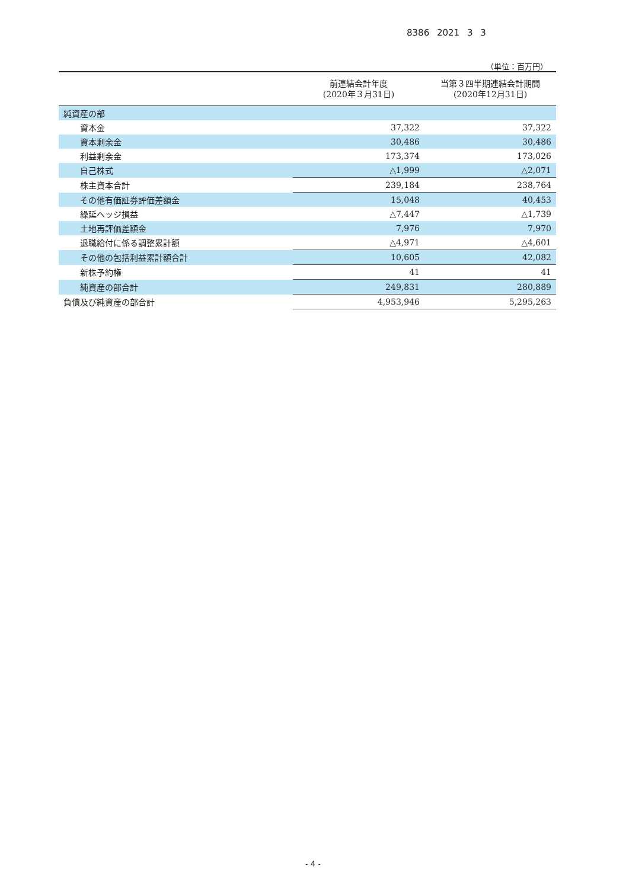8386 2021 3 3
（単位：百万円）
| | 前連結会計年度 (2020年３月31日) | 当第３四半期連結会計期間 (2020年12月31日) |
| --- | --- | --- |
| 純資産の部 | | |
| 資本金 | 37,322 | 37,322 |
| 資本剰余金 | 30,486 | 30,486 |
| 利益剰余金 | 173,374 | 173,026 |
| 自己株式 | △1,999 | △2,071 |
| 株主資本合計 | 239,184 | 238,764 |
| その他有価証券評価差額金 | 15,048 | 40,453 |
| 繰延ヘッジ損益 | △7,447 | △1,739 |
| 土地再評価差額金 | 7,976 | 7,970 |
| 退職給付に係る調整累計額 | △4,971 | △4,601 |
| その他の包括利益累計額合計 | 10,605 | 42,082 |
| 新株予約権 | 41 | 41 |
| 純資産の部合計 | 249,831 | 280,889 |
| 負債及び純資産の部合計 | 4,953,946 | 5,295,263 |
- 4 -